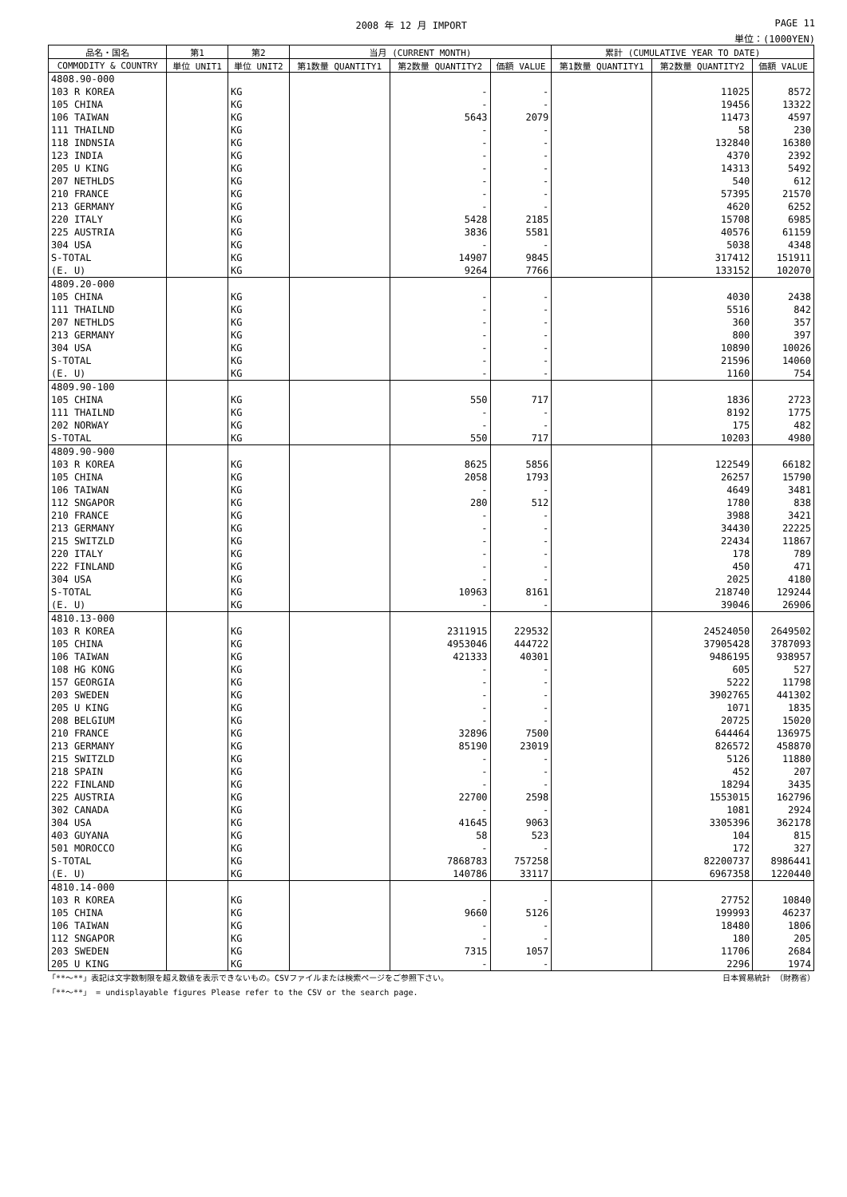2008 年 12 月 IMPORT PAGE 11
単位：(1000YEN)
| 品名・国名 | 第1 | 第2 | 当月 (CURRENT MONTH) | | | 累計 (CUMULATIVE YEAR TO DATE) | | |
| --- | --- | --- | --- | --- | --- | --- | --- | --- |
| COMMODITY & COUNTRY | 単位 UNIT1 | 単位 UNIT2 | 第1数量 QUANTITY1 | 第2数量 QUANTITY2 | 価額 VALUE | 第1数量 QUANTITY1 | 第2数量 QUANTITY2 | 価額 VALUE |
| 4808.90-000 | | | | | | | | |
| 103 R KOREA | | KG | | - | - | | 11025 | 8572 |
| 105 CHINA | | KG | | - | - | | 19456 | 13322 |
| 106 TAIWAN | | KG | | 5643 | 2079 | | 11473 | 4597 |
| 111 THAILND | | KG | | - | - | | 58 | 230 |
| 118 INDNSIA | | KG | | - | - | | 132840 | 16380 |
| 123 INDIA | | KG | | - | - | | 4370 | 2392 |
| 205 U KING | | KG | | - | - | | 14313 | 5492 |
| 207 NETHLDS | | KG | | - | - | | 540 | 612 |
| 210 FRANCE | | KG | | - | - | | 57395 | 21570 |
| 213 GERMANY | | KG | | - | - | | 4620 | 6252 |
| 220 ITALY | | KG | | 5428 | 2185 | | 15708 | 6985 |
| 225 AUSTRIA | | KG | | 3836 | 5581 | | 40576 | 61159 |
| 304 USA | | KG | | - | - | | 5038 | 4348 |
| S-TOTAL | | KG | | 14907 | 9845 | | 317412 | 151911 |
| (E. U) | | KG | | 9264 | 7766 | | 133152 | 102070 |
| 4809.20-000 | | | | | | | | |
| 105 CHINA | | KG | | - | - | | 4030 | 2438 |
| 111 THAILND | | KG | | - | - | | 5516 | 842 |
| 207 NETHLDS | | KG | | - | - | | 360 | 357 |
| 213 GERMANY | | KG | | - | - | | 800 | 397 |
| 304 USA | | KG | | - | - | | 10890 | 10026 |
| S-TOTAL | | KG | | - | - | | 21596 | 14060 |
| (E. U) | | KG | | - | - | | 1160 | 754 |
| 4809.90-100 | | | | | | | | |
| 105 CHINA | | KG | | 550 | 717 | | 1836 | 2723 |
| 111 THAILND | | KG | | - | - | | 8192 | 1775 |
| 202 NORWAY | | KG | | - | - | | 175 | 482 |
| S-TOTAL | | KG | | 550 | 717 | | 10203 | 4980 |
| 4809.90-900 | | | | | | | | |
| 103 R KOREA | | KG | | 8625 | 5856 | | 122549 | 66182 |
| 105 CHINA | | KG | | 2058 | 1793 | | 26257 | 15790 |
| 106 TAIWAN | | KG | | - | - | | 4649 | 3481 |
| 112 SNGAPOR | | KG | | 280 | 512 | | 1780 | 838 |
| 210 FRANCE | | KG | | - | - | | 3988 | 3421 |
| 213 GERMANY | | KG | | - | - | | 34430 | 22225 |
| 215 SWITZLD | | KG | | - | - | | 22434 | 11867 |
| 220 ITALY | | KG | | - | - | | 178 | 789 |
| 222 FINLAND | | KG | | - | - | | 450 | 471 |
| 304 USA | | KG | | - | - | | 2025 | 4180 |
| S-TOTAL | | KG | | 10963 | 8161 | | 218740 | 129244 |
| (E. U) | | KG | | - | - | | 39046 | 26906 |
| 4810.13-000 | | | | | | | | |
| 103 R KOREA | | KG | | 2311915 | 229532 | | 24524050 | 2649502 |
| 105 CHINA | | KG | | 4953046 | 444722 | | 37905428 | 3787093 |
| 106 TAIWAN | | KG | | 421333 | 40301 | | 9486195 | 938957 |
| 108 HG KONG | | KG | | - | - | | 605 | 527 |
| 157 GEORGIA | | KG | | - | - | | 5222 | 11798 |
| 203 SWEDEN | | KG | | - | - | | 3902765 | 441302 |
| 205 U KING | | KG | | - | - | | 1071 | 1835 |
| 208 BELGIUM | | KG | | - | - | | 20725 | 15020 |
| 210 FRANCE | | KG | | 32896 | 7500 | | 644464 | 136975 |
| 213 GERMANY | | KG | | 85190 | 23019 | | 826572 | 458870 |
| 215 SWITZLD | | KG | | - | - | | 5126 | 11880 |
| 218 SPAIN | | KG | | - | - | | 452 | 207 |
| 222 FINLAND | | KG | | - | - | | 18294 | 3435 |
| 225 AUSTRIA | | KG | | 22700 | 2598 | | 1553015 | 162796 |
| 302 CANADA | | KG | | - | - | | 1081 | 2924 |
| 304 USA | | KG | | 41645 | 9063 | | 3305396 | 362178 |
| 403 GUYANA | | KG | | 58 | 523 | | 104 | 815 |
| 501 MOROCCO | | KG | | - | - | | 172 | 327 |
| S-TOTAL | | KG | | 7868783 | 757258 | | 82200737 | 8986441 |
| (E. U) | | KG | | 140786 | 33117 | | 6967358 | 1220440 |
| 4810.14-000 | | | | | | | | |
| 103 R KOREA | | KG | | - | - | | 27752 | 10840 |
| 105 CHINA | | KG | | 9660 | 5126 | | 199993 | 46237 |
| 106 TAIWAN | | KG | | - | - | | 18480 | 1806 |
| 112 SNGAPOR | | KG | | - | - | | 180 | 205 |
| 203 SWEDEN | | KG | | 7315 | 1057 | | 11706 | 2684 |
| 205 U KING | | KG | | - | - | | 2296 | 1974 |
「**～**」表記は文字数制限を超え数値を表示できないもの。CSVファイルまたは検索ページをご参照下さい。 日本貿易統計 （財務省）
「**～**」 = undisplayable figures Please refer to the CSV or the search page.